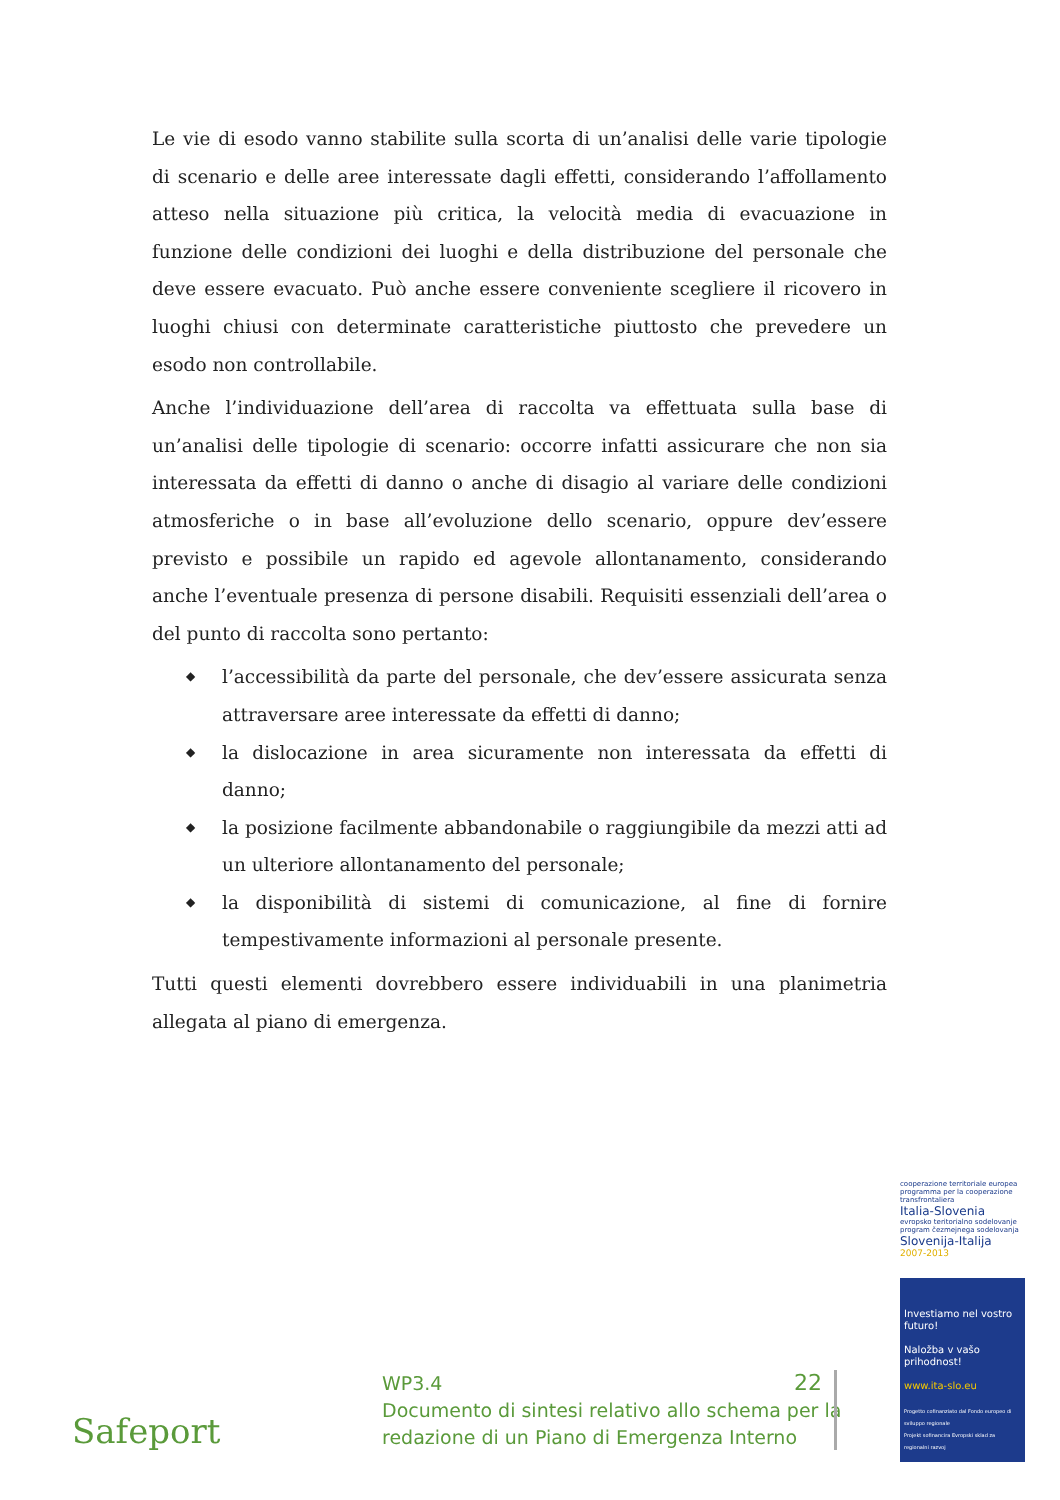Le vie di esodo vanno stabilite sulla scorta di un’analisi delle varie tipologie di scenario e delle aree interessate dagli effetti, considerando l’affollamento atteso nella situazione più critica, la velocità media di evacuazione in funzione delle condizioni dei luoghi e della distribuzione del personale che deve essere evacuato. Può anche essere conveniente scegliere il ricovero in luoghi chiusi con determinate caratteristiche piuttosto che prevedere un esodo non controllabile.
Anche l’individuazione dell’area di raccolta va effettuata sulla base di un’analisi delle tipologie di scenario: occorre infatti assicurare che non sia interessata da effetti di danno o anche di disagio al variare delle condizioni atmosferiche o in base all’evoluzione dello scenario, oppure dev’essere previsto e possibile un rapido ed agevole allontanamento, considerando anche l’eventuale presenza di persone disabili. Requisiti essenziali dell’area o del punto di raccolta sono pertanto:
◆ l’accessibilità da parte del personale, che dev’essere assicurata senza attraversare aree interessate da effetti di danno;
◆ la dislocazione in area sicuramente non interessata da effetti di danno;
◆ la posizione facilmente abbandonabile o raggiungibile da mezzi atti ad un ulteriore allontanamento del personale;
◆ la disponibilità di sistemi di comunicazione, al fine di fornire tempestivamente informazioni al personale presente.
Tutti questi elementi dovrebbero essere individuabili in una planimetria allegata al piano di emergenza.
cooperazione territoriale europea
programma per la cooperazione transfrontaliera
Italia-Slovenia
evropsko teritorialno sodelovanje
program čezmejnega sodelovanja
Slovenija-Italija
2007-2013
Investiamo nel vostro futuro!
Naložba v vašo prihodnost!
www.ita-slo.eu
Progetto cofinanziato dal Fondo europeo di sviluppo regionale
Projekt sofinancira Evropski sklad za regionalni razvoj
Safeport
WP3.4
Documento di sintesi relativo allo schema per la redazione di un Piano di Emergenza Interno
22